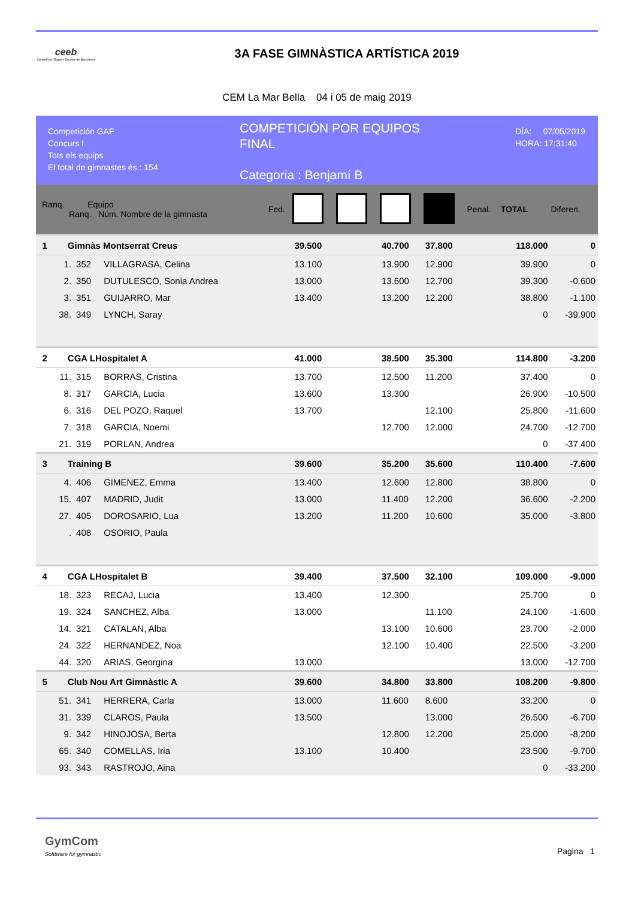ceeb
Consell de l'Esport Escolar de Barcelona
3A FASE GIMNÀSTICA ARTÍSTICA 2019
CEM La Mar Bella 04 i 05 de maig 2019
Competición GAF
Concurs I
Tots els equips
El total de gimnastes és : 154
COMPETICIÓN POR EQUIPOS
FINAL
Categoria : Benjamí B
DÍA: 07/05/2019
HORA: 17:31:40
| Ranq. Equipo Ranq. Núm. Nombre de la gimnasta | | | | Fed. | | | | | Penal. | TOTAL | Diferen. |
| --- | --- | --- | --- | --- | --- | --- | --- | --- | --- | --- | --- |
| 1 | Gimnàs Montserrat Creus | | | | 39.500 | | 40.700 | 37.800 | | 118.000 | 0 |
| | 1. | 352 | VILLAGRASA, Celina | | 13.100 | | 13.900 | 12.900 | | 39.900 | 0 |
| | 2. | 350 | DUTULESCO, Sonia Andrea | | 13.000 | | 13.600 | 12.700 | | 39.300 | -0.600 |
| | 3. | 351 | GUIJARRO, Mar | | 13.400 | | 13.200 | 12.200 | | 38.800 | -1.100 |
| | 38. | 349 | LYNCH, Saray | | | | | | | 0 | -39.900 |
| 2 | CGA LHospitalet A | | | | 41.000 | | 38.500 | 35.300 | | 114.800 | -3.200 |
| | 11. | 315 | BORRAS, Cristina | | 13.700 | | 12.500 | 11.200 | | 37.400 | 0 |
| | 8. | 317 | GARCIA, Lucia | | 13.600 | | 13.300 | | | 26.900 | -10.500 |
| | 6. | 316 | DEL POZO, Raquel | | 13.700 | | | 12.100 | | 25.800 | -11.600 |
| | 7. | 318 | GARCIA, Noemi | | | | 12.700 | 12.000 | | 24.700 | -12.700 |
| | 21. | 319 | PORLAN, Andrea | | | | | | | 0 | -37.400 |
| 3 | Training B | | | | 39.600 | | 35.200 | 35.600 | | 110.400 | -7.600 |
| | 4. | 406 | GIMENEZ, Emma | | 13.400 | | 12.600 | 12.800 | | 38.800 | 0 |
| | 15. | 407 | MADRID, Judit | | 13.000 | | 11.400 | 12.200 | | 36.600 | -2.200 |
| | 27. | 405 | DOROSARIO, Lua | | 13.200 | | 11.200 | 10.600 | | 35.000 | -3.800 |
| | . | 408 | OSORIO, Paula | | | | | | | | |
| 4 | CGA LHospitalet B | | | | 39.400 | | 37.500 | 32.100 | | 109.000 | -9.000 |
| | 18. | 323 | RECAJ, Lucia | | 13.400 | | 12.300 | | | 25.700 | 0 |
| | 19. | 324 | SANCHEZ, Alba | | 13.000 | | | 11.100 | | 24.100 | -1.600 |
| | 14. | 321 | CATALAN, Alba | | | | 13.100 | 10.600 | | 23.700 | -2.000 |
| | 24. | 322 | HERNANDEZ, Noa | | | | 12.100 | 10.400 | | 22.500 | -3.200 |
| | 44. | 320 | ARIAS, Georgina | | 13.000 | | | | | 13.000 | -12.700 |
| 5 | Club Nou Art Gimnàstic A | | | | 39.600 | | 34.800 | 33.800 | | 108.200 | -9.800 |
| | 51. | 341 | HERRERA, Carla | | 13.000 | | 11.600 | 8.600 | | 33.200 | 0 |
| | 31. | 339 | CLAROS, Paula | | 13.500 | | | 13.000 | | 26.500 | -6.700 |
| | 9. | 342 | HINOJOSA, Berta | | | | 12.800 | 12.200 | | 25.000 | -8.200 |
| | 65. | 340 | COMELLAS, Iria | | 13.100 | | 10.400 | | | 23.500 | -9.700 |
| | 93. | 343 | RASTROJO, Aina | | | | | | | 0 | -33.200 |
GymCom
Softtware for gymnastic
Pagina 1